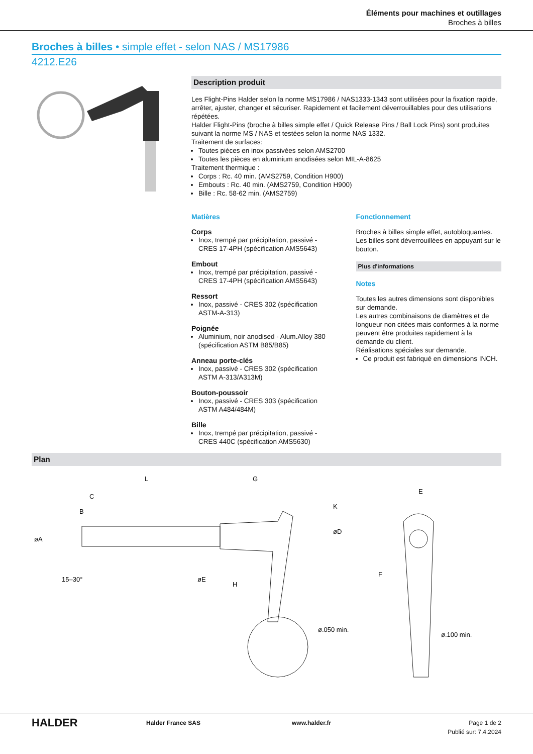Éléments pour machines et outillages
Broches à billes
Broches à billes • simple effet - selon NAS / MS17986
4212.E26
Description produit
Les Flight-Pins Halder selon la norme MS17986 / NAS1333-1343 sont utilisées pour la fixation rapide, arrêter, ajuster, changer et sécuriser. Rapidement et facilement déverrouillables pour des utilisations répétées.
Halder Flight-Pins (broche à billes simple effet / Quick Release Pins / Ball Lock Pins) sont produites suivant la norme MS / NAS et testées selon la norme NAS 1332.
Traitement de surfaces:
Toutes pièces en inox passivées selon AMS2700
Toutes les pièces en aluminium anodisées selon MIL-A-8625
Traitement thermique :
Corps : Rc. 40 min. (AMS2759, Condition H900)
Embouts : Rc. 40 min. (AMS2759, Condition H900)
Bille : Rc. 58-62 min. (AMS2759)
Matières
Corps
Inox, trempé par précipitation, passivé - CRES 17-4PH (spécification AMS5643)
Embout
Inox, trempé par précipitation, passivé - CRES 17-4PH (spécification AMS5643)
Ressort
Inox, passivé - CRES 302 (spécification ASTM-A-313)
Poignée
Aluminium, noir anodised - Alum.Alloy 380 (spécification ASTM B85/B85)
Anneau porte-clés
Inox, passivé - CRES 302 (spécification ASTM A-313/A313M)
Bouton-poussoir
Inox, passivé - CRES 303 (spécification ASTM A484/484M)
Bille
Inox, trempé par précipitation, passivé - CRES 440C (spécification AMS5630)
Fonctionnement
Broches à billes simple effet, autobloquantes. Les billes sont déverrouillées en appuyant sur le bouton.
Plus d'informations
Notes
Toutes les autres dimensions sont disponibles sur demande.
Les autres combinaisons de diamètres et de longueur non citées mais conformes à la norme peuvent être produites rapidement à la demande du client.
Réalisations spéciales sur demande.
Ce produit est fabriqué en dimensions INCH.
Plan
L
G
C
H
E
ø.050 min.
ø.100 min.
15–30°
øA
B
K
øD
øE
F
HALDER
Halder France SAS www.halder.fr Page 1 de 2
Publié sur: 7.4.2024